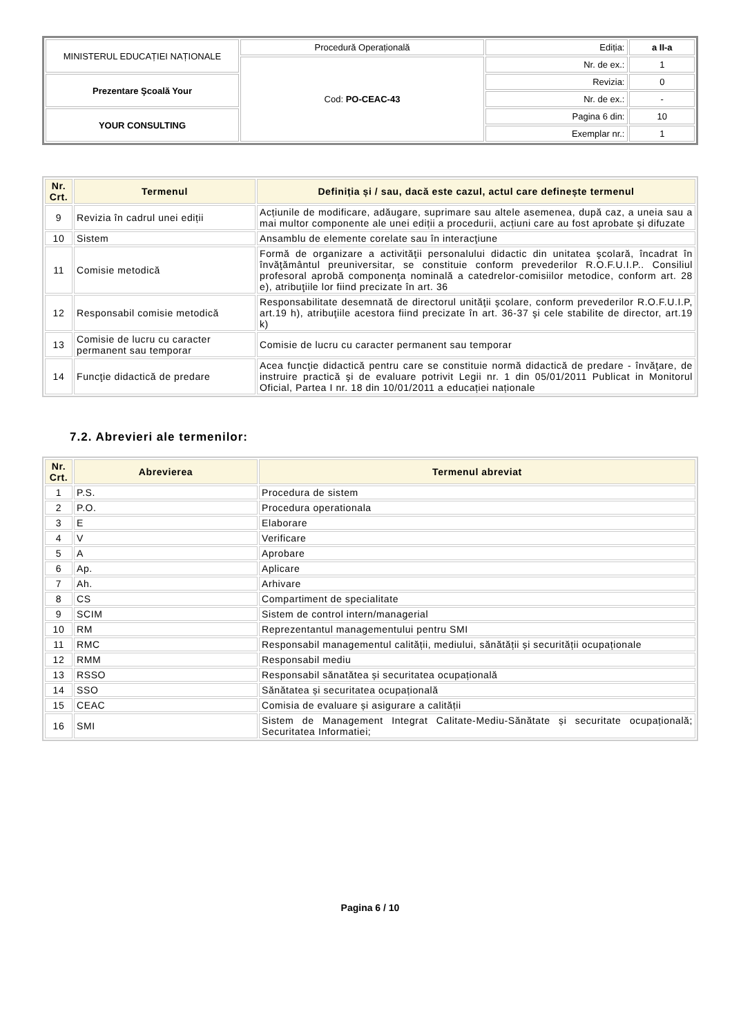| MINISTERUL EDUCAȚIEI NAȚIONALE | Procedură Operațională | Ediția: | a II-a |
| | Cod: PO-CEAC-43 | Nr. de ex.: | 1 |
| Prezentare Şcoală Your | | Revizia: | 0 |
| | | Nr. de ex.: | - |
| YOUR CONSULTING | | Pagina 6 din: | 10 |
| | | Exemplar nr.: | 1 |
| Nr. Crt. | Termenul | Definiția și / sau, dacă este cazul, actul care definește termenul |
| --- | --- | --- |
| 9 | Revizia în cadrul unei ediții | Acțiunile de modificare, adăugare, suprimare sau altele asemenea, după caz, a uneia sau a mai multor componente ale unei ediții a procedurii, acțiuni care au fost aprobate și difuzate |
| 10 | Sistem | Ansamblu de elemente corelate sau în interacţiune |
| 11 | Comisie metodică | Formă de organizare a activităţii personalului didactic din unitatea şcolară, încadrat în învăţământul preuniversitar, se constituie conform prevederilor R.O.F.U.I.P.. Consiliul profesoral aprobă componenţa nominală a catedrelor-comisiilor metodice, conform art. 28 e), atribuţiile lor fiind precizate în art. 36 |
| 12 | Responsabil comisie metodică | Responsabilitate desemnată de directorul unităţii şcolare, conform prevederilor R.O.F.U.I.P, art.19 h), atribuţiile acestora fiind precizate în art. 36-37 şi cele stabilite de director, art.19 k) |
| 13 | Comisie de lucru cu caracter permanent sau temporar | Comisie de lucru cu caracter permanent sau temporar |
| 14 | Funcţie didactică de predare | Acea funcţie didactică pentru care se constituie normă didactică de predare - învăţare, de instruire practică şi de evaluare potrivit Legii nr. 1 din 05/01/2011 Publicat in Monitorul Oficial, Partea I nr. 18 din 10/01/2011 a educației naționale |
7.2. Abrevieri ale termenilor:
| Nr. Crt. | Abrevierea | Termenul abreviat |
| --- | --- | --- |
| 1 | P.S. | Procedura de sistem |
| 2 | P.O. | Procedura operationala |
| 3 | E | Elaborare |
| 4 | V | Verificare |
| 5 | A | Aprobare |
| 6 | Ap. | Aplicare |
| 7 | Ah. | Arhivare |
| 8 | CS | Compartiment de specialitate |
| 9 | SCIM | Sistem de control intern/managerial |
| 10 | RM | Reprezentantul managementului pentru SMI |
| 11 | RMC | Responsabil managementul calității, mediului, sănătății și securității ocupaționale |
| 12 | RMM | Responsabil mediu |
| 13 | RSSO | Responsabil sănatătea și securitatea ocupațională |
| 14 | SSO | Sănătatea și securitatea ocupațională |
| 15 | CEAC | Comisia de evaluare și asigurare a calității |
| 16 | SMI | Sistem de Management Integrat Calitate-Mediu-Sănătate și securitate ocupațională; Securitatea Informatiei; |
Pagina 6 / 10